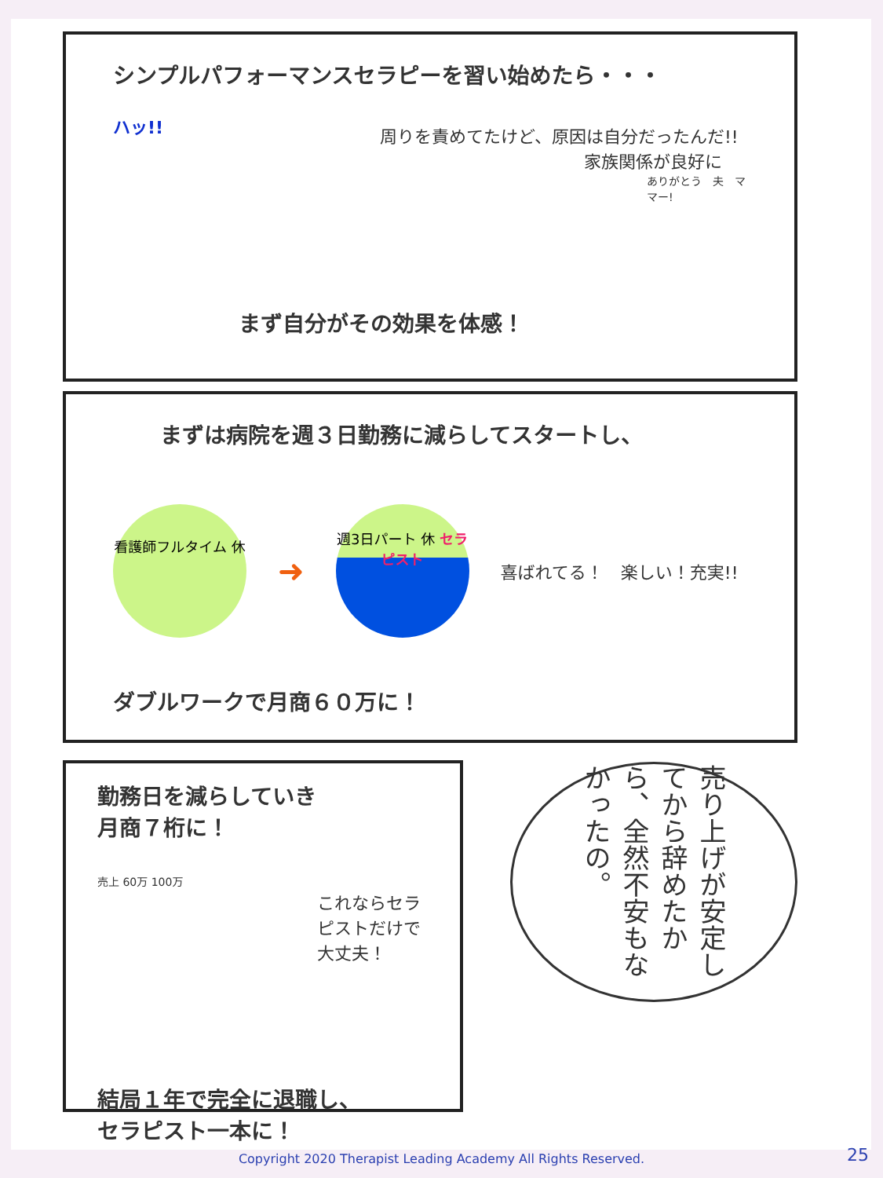シンプルパフォーマンスセラピーを習い始めたら・・・
ハッ!!
周りを責めてたけど、原因は自分だったんだ!!
家族関係が良好に
ありがとう　夫　ママー!
まず自分がその効果を体感！
まずは病院を週３日勤務に減らしてスタートし、
看護師フルタイム 休
➜
週3日パート 休 セラピスト
喜ばれてる！　楽しい！充実!!
ダブルワークで月商６０万に！
勤務日を減らしていき
月商７桁に！
売上 60万 100万
これならセラピストだけで大丈夫！
結局１年で完全に退職し、
セラピスト一本に！
売り上げが安定してから辞めたから、全然不安もなかったの。
Copyright 2020 Therapist Leading Academy All Rights Reserved. 25